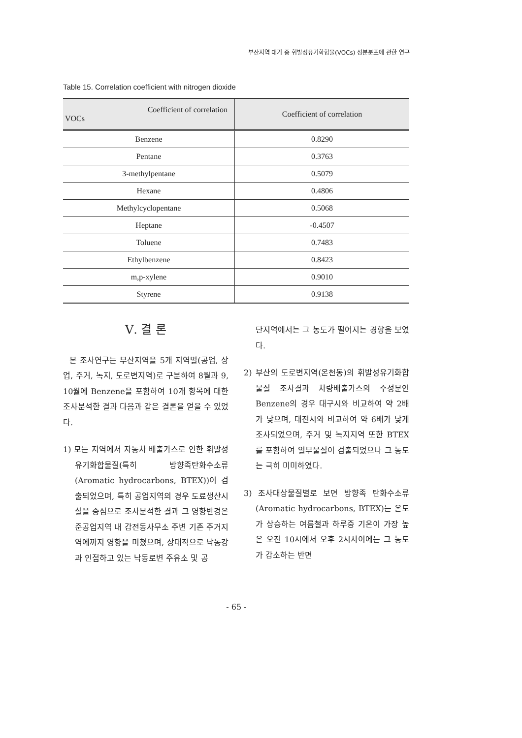부산지역 대기 중 휘발성유기화합물(VOCs) 성분분포에 관한 연구
Table 15. Correlation coefficient with nitrogen dioxide
| Coefficient of correlation VOCs | Coefficient of correlation |
| --- | --- |
| Benzene | 0.8290 |
| Pentane | 0.3763 |
| 3-methylpentane | 0.5079 |
| Hexane | 0.4806 |
| Methylcyclopentane | 0.5068 |
| Heptane | -0.4507 |
| Toluene | 0.7483 |
| Ethylbenzene | 0.8423 |
| m,p-xylene | 0.9010 |
| Styrene | 0.9138 |
Ⅴ. 결 론
본 조사연구는 부산지역을 5개 지역별(공업, 상업, 주거, 녹지, 도로변지역)로 구분하여 8월과 9, 10월에 Benzene을 포함하여 10개 항목에 대한 조사분석한 결과 다음과 같은 결론을 얻을 수 있었다.
1) 모든 지역에서 자동차 배출가스로 인한 휘발성유기화합물질(특히 방향족탄화수소류(Aromatic hydrocarbons, BTEX))이 검출되었으며, 특히 공업지역의 경우 도료생산시설을 중심으로 조사분석한 결과 그 영향반경은 준공업지역 내 감전동사무소 주변 기존 주거지역에까지 영향을 미쳤으며, 상대적으로 낙동강과 인접하고 있는 낙동로변 주유소 및 공
단지역에서는 그 농도가 떨어지는 경향을 보였다.
2) 부산의 도로변지역(온천동)의 휘발성유기화합물질 조사결과 차량배출가스의 주성분인 Benzene의 경우 대구시와 비교하여 약 2배가 낮으며, 대전시와 비교하여 약 6배가 낮게 조사되었으며, 주거 및 녹지지역 또한 BTEX를 포함하여 일부물질이 검출되었으나 그 농도는 극히 미미하였다.
3) 조사대상물질별로 보면 방향족 탄화수소류(Aromatic hydrocarbons, BTEX)는 온도가 상승하는 여름철과 하루중 기온이 가장 높은 오전 10시에서 오후 2시사이에는 그 농도가 감소하는 반면
- 65 -